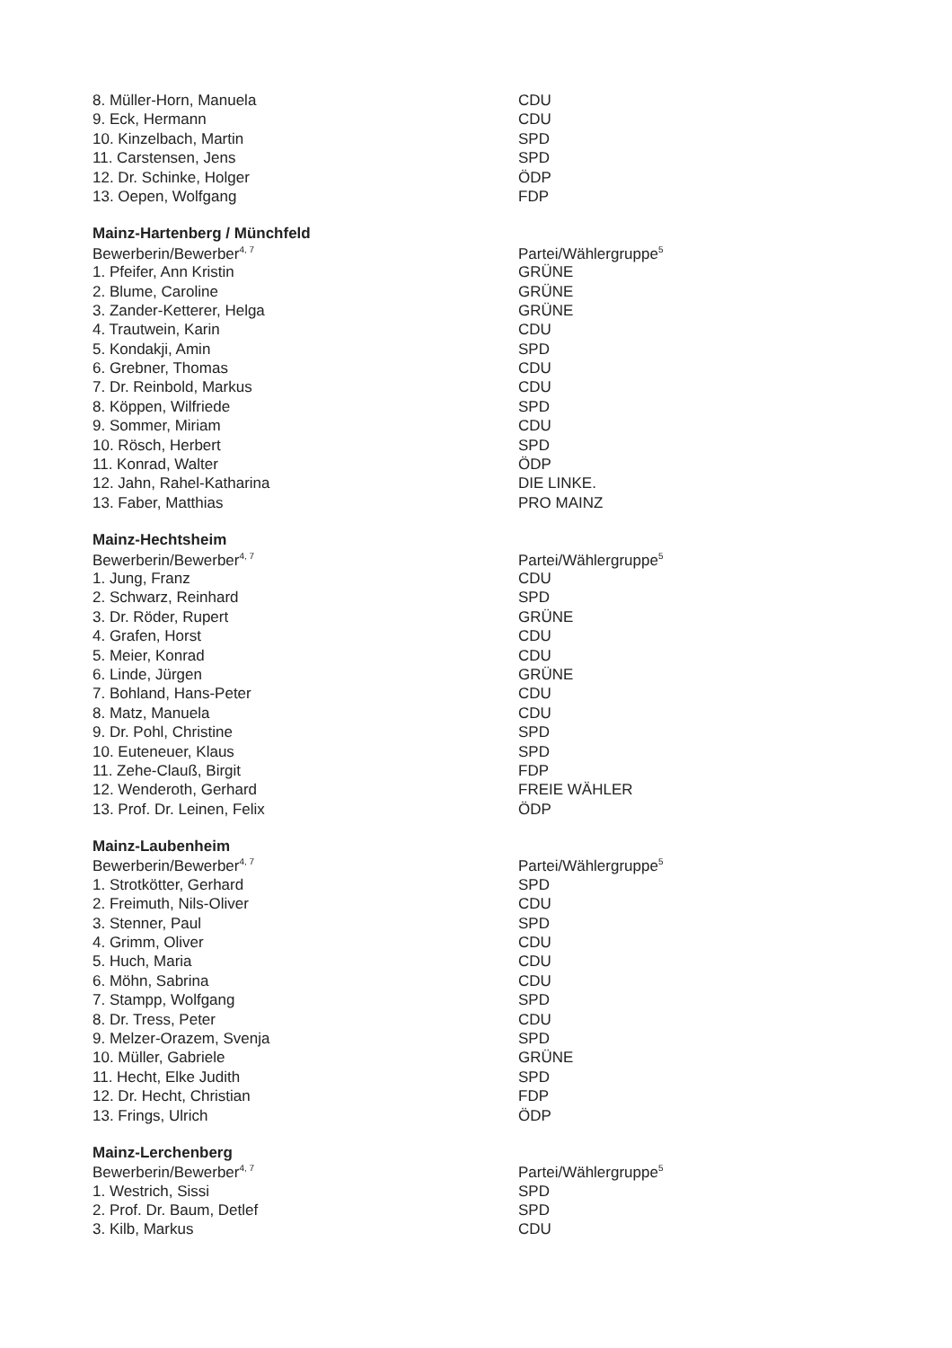| 8. Müller-Horn, Manuela | CDU |
| 9. Eck, Hermann | CDU |
| 10. Kinzelbach, Martin | SPD |
| 11. Carstensen, Jens | SPD |
| 12. Dr. Schinke, Holger | ÖDP |
| 13. Oepen, Wolfgang | FDP |
| Mainz-Hartenberg / Münchfeld | |
| Bewerberin/Bewerber<sup>4, 7</sup> | Partei/Wählergruppe<sup>5</sup> |
| 1. Pfeifer, Ann Kristin | GRÜNE |
| 2. Blume, Caroline | GRÜNE |
| 3. Zander-Ketterer, Helga | GRÜNE |
| 4. Trautwein, Karin | CDU |
| 5. Kondakji, Amin | SPD |
| 6. Grebner, Thomas | CDU |
| 7. Dr. Reinbold, Markus | CDU |
| 8. Köppen, Wilfriede | SPD |
| 9. Sommer, Miriam | CDU |
| 10. Rösch, Herbert | SPD |
| 11. Konrad, Walter | ÖDP |
| 12. Jahn, Rahel-Katharina | DIE LINKE. |
| 13. Faber, Matthias | PRO MAINZ |
| Mainz-Hechtsheim | |
| Bewerberin/Bewerber<sup>4, 7</sup> | Partei/Wählergruppe<sup>5</sup> |
| 1. Jung, Franz | CDU |
| 2. Schwarz, Reinhard | SPD |
| 3. Dr. Röder, Rupert | GRÜNE |
| 4. Grafen, Horst | CDU |
| 5. Meier, Konrad | CDU |
| 6. Linde, Jürgen | GRÜNE |
| 7. Bohland, Hans-Peter | CDU |
| 8. Matz, Manuela | CDU |
| 9. Dr. Pohl, Christine | SPD |
| 10. Euteneuer, Klaus | SPD |
| 11. Zehe-Clauß, Birgit | FDP |
| 12. Wenderoth, Gerhard | FREIE WÄHLER |
| 13. Prof. Dr. Leinen, Felix | ÖDP |
| Mainz-Laubenheim | |
| Bewerberin/Bewerber<sup>4, 7</sup> | Partei/Wählergruppe<sup>5</sup> |
| 1. Strotkötter, Gerhard | SPD |
| 2. Freimuth, Nils-Oliver | CDU |
| 3. Stenner, Paul | SPD |
| 4. Grimm, Oliver | CDU |
| 5. Huch, Maria | CDU |
| 6. Möhn, Sabrina | CDU |
| 7. Stampp, Wolfgang | SPD |
| 8. Dr. Tress, Peter | CDU |
| 9. Melzer-Orazem, Svenja | SPD |
| 10. Müller, Gabriele | GRÜNE |
| 11. Hecht, Elke Judith | SPD |
| 12. Dr. Hecht, Christian | FDP |
| 13. Frings, Ulrich | ÖDP |
| Mainz-Lerchenberg | |
| Bewerberin/Bewerber<sup>4, 7</sup> | Partei/Wählergruppe<sup>5</sup> |
| 1. Westrich, Sissi | SPD |
| 2. Prof. Dr. Baum, Detlef | SPD |
| 3. Kilb, Markus | CDU |